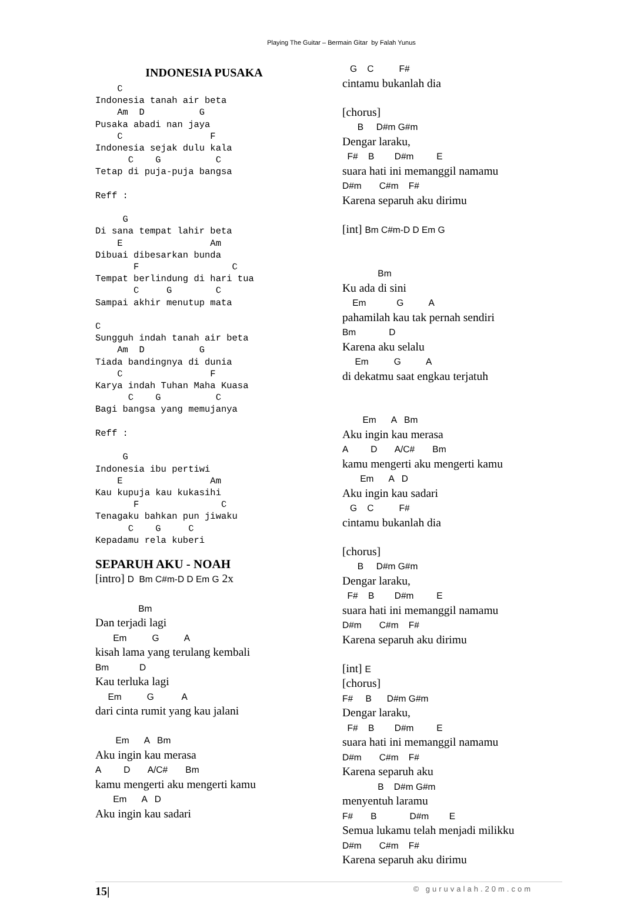Playing The Guitar – Bermain Gitar by Falah Yunus
INDONESIA PUSAKA
    C
Indonesia tanah air beta
    Am  D          G
Pusaka abadi nan jaya
    C                F
Indonesia sejak dulu kala
      C    G          C
Tetap di puja-puja bangsa

Reff :

     G
Di sana tempat lahir beta
    E                Am
Dibuai dibesarkan bunda
       F                 C
Tempat berlindung di hari tua
       C     G        C
Sampai akhir menutup mata

C
Sungguh indah tanah air beta
    Am  D          G
Tiada bandingnya di dunia
    C                F
Karya indah Tuhan Maha Kuasa
      C    G          C
Bagi bangsa yang memujanya

Reff :

     G
Indonesia ibu pertiwi
    E                Am
Kau kupuja kau kukasihi
       F               C
Tenagaku bahkan pun jiwaku
      C    G     C
Kepadamu rela kuberi
SEPARUH AKU - NOAH
[intro] D Bm C#m-D D Em G 2x Bm Dan terjadi lagi Em G A kisah lama yang terulang kembali Bm D Kau terluka lagi Em G A dari cinta rumit yang kau jalani Em A Bm Aku ingin kau merasa A D A/C# Bm kamu mengerti aku mengerti kamu Em A D Aku ingin kau sadari
G C F# cintamu bukanlah dia [chorus] B D#m G#m Dengar laraku, F# B D#m E suara hati ini memanggil namamu D#m C#m F# Karena separuh aku dirimu [int] Bm C#m-D D Em G Bm Ku ada di sini Em G A pahamilah kau tak pernah sendiri Bm D Karena aku selalu Em G A di dekatmu saat engkau terjatuh Em A Bm Aku ingin kau merasa A D A/C# Bm kamu mengerti aku mengerti kamu Em A D Aku ingin kau sadari G C F# cintamu bukanlah dia [chorus] B D#m G#m Dengar laraku, F# B D#m E suara hati ini memanggil namamu D#m C#m F# Karena separuh aku dirimu [int] E [chorus] F# B D#m G#m Dengar laraku, F# B D#m E suara hati ini memanggil namamu D#m C#m F# Karena separuh aku B D#m G#m menyentuh laramu F# B D#m E Semua lukamu telah menjadi milikku D#m C#m F# Karena separuh aku dirimu
15| © guruvalah.20m.com